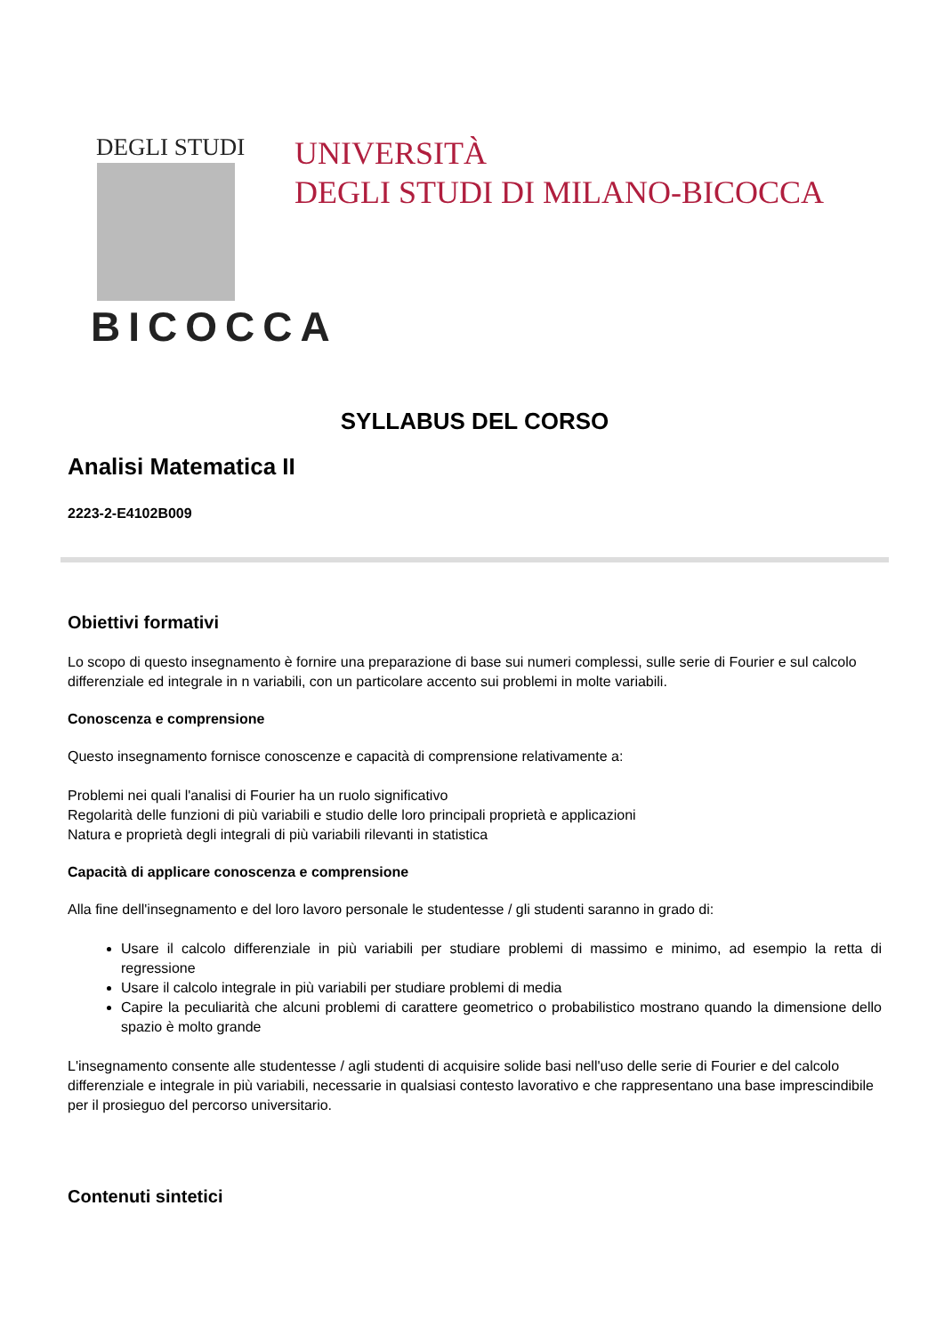DEGLI STUDI
BICOCCA
UNIVERSITÀ
DEGLI STUDI DI MILANO-BICOCCA
SYLLABUS DEL CORSO
Analisi Matematica II
2223-2-E4102B009
Obiettivi formativi
Lo scopo di questo insegnamento è fornire una preparazione di base sui numeri complessi, sulle serie di Fourier e sul calcolo differenziale ed integrale in n variabili, con un particolare accento sui problemi in molte variabili.
Conoscenza e comprensione
Questo insegnamento fornisce conoscenze e capacità di comprensione relativamente a:
Problemi nei quali l'analisi di Fourier ha un ruolo significativo
Regolarità delle funzioni di più variabili e studio delle loro principali proprietà e applicazioni
Natura e proprietà degli integrali di più variabili rilevanti in statistica
Capacità di applicare conoscenza e comprensione
Alla fine dell'insegnamento e del loro lavoro personale le studentesse / gli studenti saranno in grado di:
Usare il calcolo differenziale in più variabili per studiare problemi di massimo e minimo, ad esempio la retta di regressione
Usare il calcolo integrale in più variabili per studiare problemi di media
Capire la peculiarità che alcuni problemi di carattere geometrico o probabilistico mostrano quando la dimensione dello spazio è molto grande
L'insegnamento consente alle studentesse / agli studenti di acquisire solide basi nell'uso delle serie di Fourier e del calcolo differenziale e integrale in più variabili, necessarie in qualsiasi contesto lavorativo e che rappresentano una base imprescindibile per il prosieguo del percorso universitario.
Contenuti sintetici